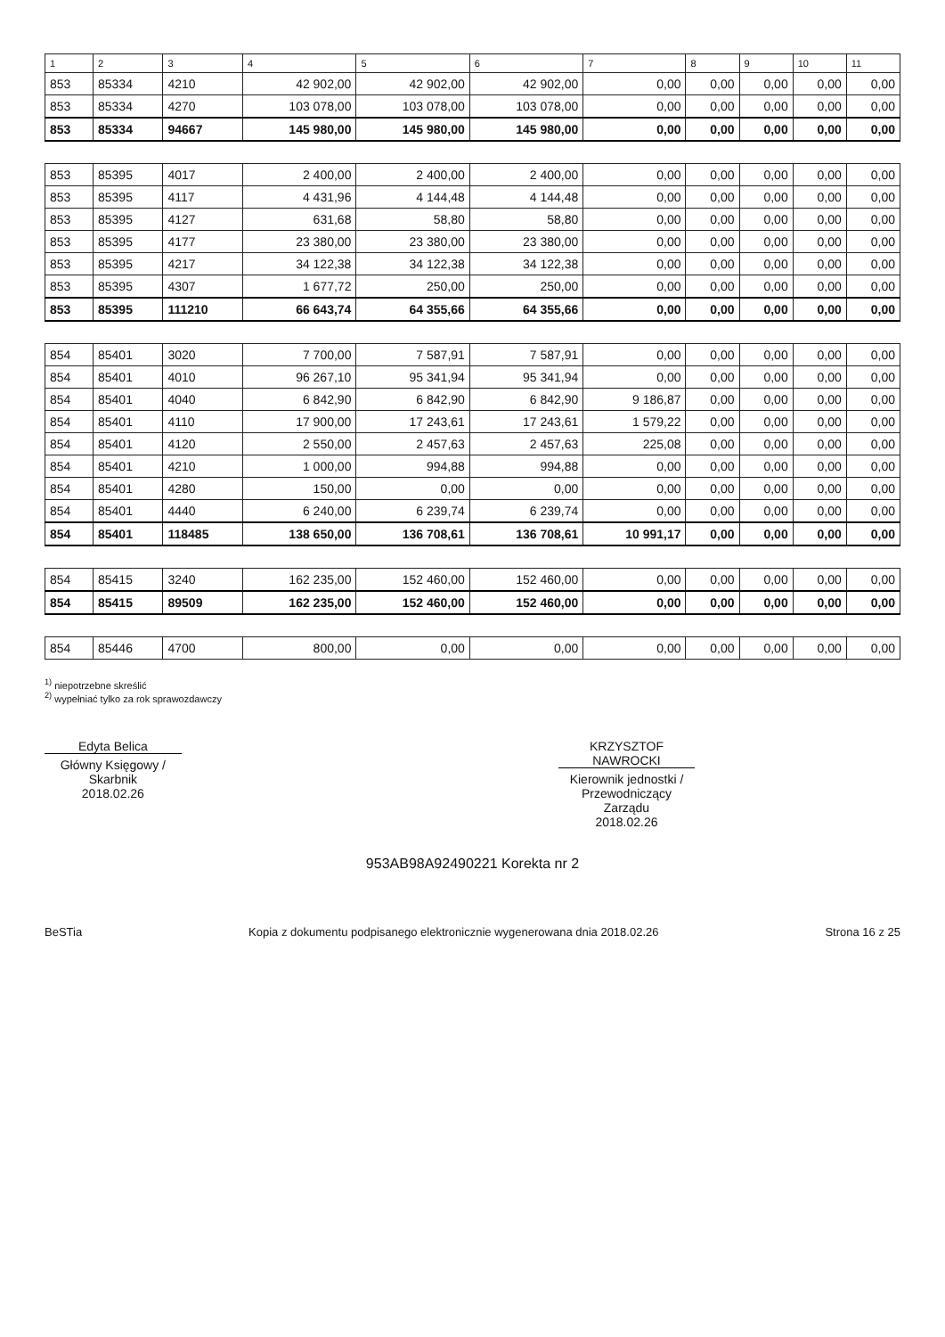| 1 | 2 | 3 | 4 | 5 | 6 | 7 | 8 | 9 | 10 | 11 |
| --- | --- | --- | --- | --- | --- | --- | --- | --- | --- | --- |
| 853 | 85334 | 4210 | 42 902,00 | 42 902,00 | 42 902,00 | 0,00 | 0,00 | 0,00 | 0,00 | 0,00 |
| 853 | 85334 | 4270 | 103 078,00 | 103 078,00 | 103 078,00 | 0,00 | 0,00 | 0,00 | 0,00 | 0,00 |
| 853 | 85334 | 94667 | 145 980,00 | 145 980,00 | 145 980,00 | 0,00 | 0,00 | 0,00 | 0,00 | 0,00 |
| 853 | 85395 | 4017 | 2 400,00 | 2 400,00 | 2 400,00 | 0,00 | 0,00 | 0,00 | 0,00 | 0,00 |
| 853 | 85395 | 4117 | 4 431,96 | 4 144,48 | 4 144,48 | 0,00 | 0,00 | 0,00 | 0,00 | 0,00 |
| 853 | 85395 | 4127 | 631,68 | 58,80 | 58,80 | 0,00 | 0,00 | 0,00 | 0,00 | 0,00 |
| 853 | 85395 | 4177 | 23 380,00 | 23 380,00 | 23 380,00 | 0,00 | 0,00 | 0,00 | 0,00 | 0,00 |
| 853 | 85395 | 4217 | 34 122,38 | 34 122,38 | 34 122,38 | 0,00 | 0,00 | 0,00 | 0,00 | 0,00 |
| 853 | 85395 | 4307 | 1 677,72 | 250,00 | 250,00 | 0,00 | 0,00 | 0,00 | 0,00 | 0,00 |
| 853 | 85395 | 111210 | 66 643,74 | 64 355,66 | 64 355,66 | 0,00 | 0,00 | 0,00 | 0,00 | 0,00 |
| 854 | 85401 | 3020 | 7 700,00 | 7 587,91 | 7 587,91 | 0,00 | 0,00 | 0,00 | 0,00 | 0,00 |
| 854 | 85401 | 4010 | 96 267,10 | 95 341,94 | 95 341,94 | 0,00 | 0,00 | 0,00 | 0,00 | 0,00 |
| 854 | 85401 | 4040 | 6 842,90 | 6 842,90 | 6 842,90 | 9 186,87 | 0,00 | 0,00 | 0,00 | 0,00 |
| 854 | 85401 | 4110 | 17 900,00 | 17 243,61 | 17 243,61 | 1 579,22 | 0,00 | 0,00 | 0,00 | 0,00 |
| 854 | 85401 | 4120 | 2 550,00 | 2 457,63 | 2 457,63 | 225,08 | 0,00 | 0,00 | 0,00 | 0,00 |
| 854 | 85401 | 4210 | 1 000,00 | 994,88 | 994,88 | 0,00 | 0,00 | 0,00 | 0,00 | 0,00 |
| 854 | 85401 | 4280 | 150,00 | 0,00 | 0,00 | 0,00 | 0,00 | 0,00 | 0,00 | 0,00 |
| 854 | 85401 | 4440 | 6 240,00 | 6 239,74 | 6 239,74 | 0,00 | 0,00 | 0,00 | 0,00 | 0,00 |
| 854 | 85401 | 118485 | 138 650,00 | 136 708,61 | 136 708,61 | 10 991,17 | 0,00 | 0,00 | 0,00 | 0,00 |
| 854 | 85415 | 3240 | 162 235,00 | 152 460,00 | 152 460,00 | 0,00 | 0,00 | 0,00 | 0,00 | 0,00 |
| 854 | 85415 | 89509 | 162 235,00 | 152 460,00 | 152 460,00 | 0,00 | 0,00 | 0,00 | 0,00 | 0,00 |
| 854 | 85446 | 4700 | 800,00 | 0,00 | 0,00 | 0,00 | 0,00 | 0,00 | 0,00 | 0,00 |
<sup>1)</sup> niepotrzebne skreślić
<sup>2)</sup> wypełniać tylko za rok sprawozdawczy
Edyta Belica
Główny Księgowy / Skarbnik
2018.02.26
KRZYSZTOF NAWROCKI
Kierownik jednostki / Przewodniczący Zarządu
2018.02.26
953AB98A92490221 Korekta nr 2
BeSTia Kopia z dokumentu podpisanego elektronicznie wygenerowana dnia 2018.02.26 Strona 16 z 25